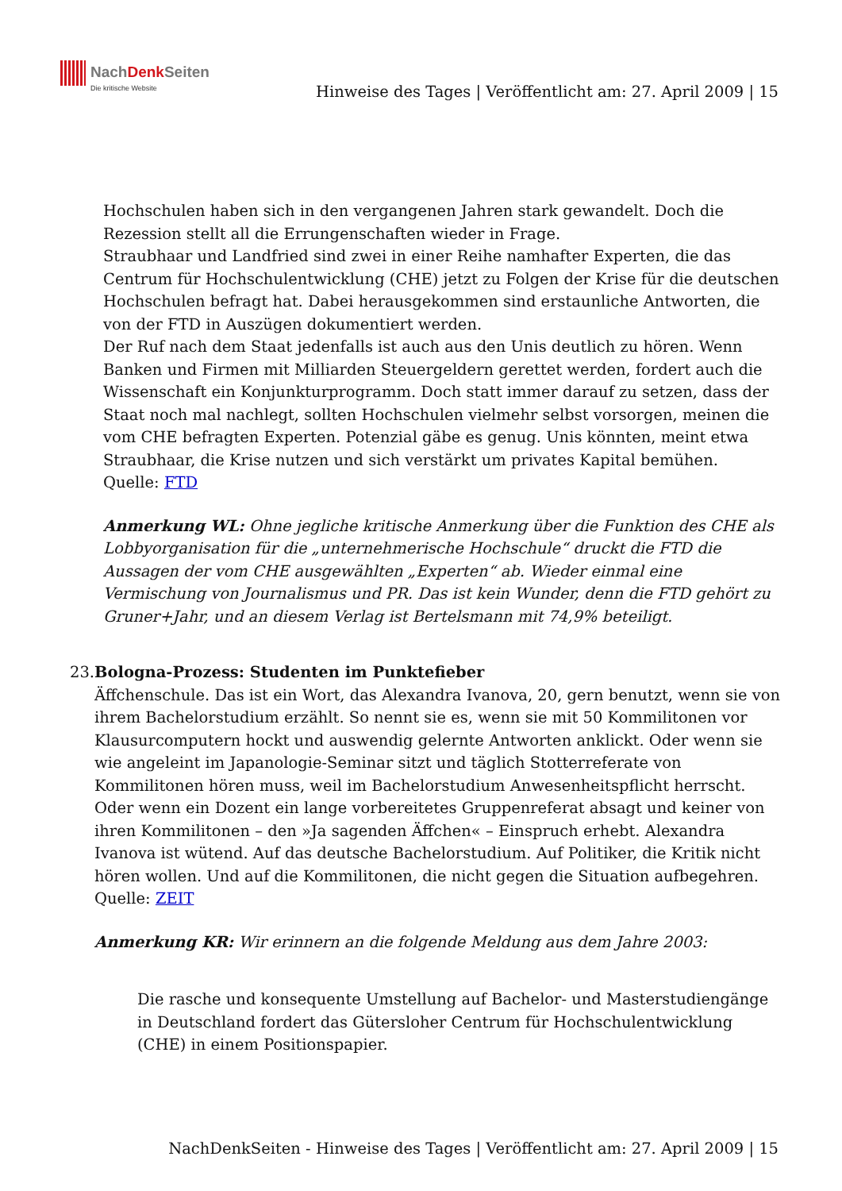NachDenk Seiten
Die kritische Website
Hinweise des Tages | Veröffentlicht am: 27. April 2009 | 15
Hochschulen haben sich in den vergangenen Jahren stark gewandelt. Doch die Rezession stellt all die Errungenschaften wieder in Frage.
Straubhaar und Landfried sind zwei in einer Reihe namhafter Experten, die das Centrum für Hochschulentwicklung (CHE) jetzt zu Folgen der Krise für die deutschen Hochschulen befragt hat. Dabei herausgekommen sind erstaunliche Antworten, die von der FTD in Auszügen dokumentiert werden.
Der Ruf nach dem Staat jedenfalls ist auch aus den Unis deutlich zu hören. Wenn Banken und Firmen mit Milliarden Steuergeldern gerettet werden, fordert auch die Wissenschaft ein Konjunkturprogramm. Doch statt immer darauf zu setzen, dass der Staat noch mal nachlegt, sollten Hochschulen vielmehr selbst vorsorgen, meinen die vom CHE befragten Experten. Potenzial gäbe es genug. Unis könnten, meint etwa Straubhaar, die Krise nutzen und sich verstärkt um privates Kapital bemühen.
Quelle: FTD
Anmerkung WL: Ohne jegliche kritische Anmerkung über die Funktion des CHE als Lobbyorganisation für die „unternehmerische Hochschule“ druckt die FTD die Aussagen der vom CHE ausgewählten „Experten“ ab. Wieder einmal eine Vermischung von Journalismus und PR. Das ist kein Wunder, denn die FTD gehört zu Gruner+Jahr, und an diesem Verlag ist Bertelsmann mit 74,9% beteiligt.
23. Bologna-Prozess: Studenten im Punktefieber
Äffchenschule. Das ist ein Wort, das Alexandra Ivanova, 20, gern benutzt, wenn sie von ihrem Bachelorstudium erzählt. So nennt sie es, wenn sie mit 50 Kommilitonen vor Klausurcomputern hockt und auswendig gelernte Antworten anklickt. Oder wenn sie wie angeleint im Japanologie-Seminar sitzt und täglich Stotterreferate von Kommilitonen hören muss, weil im Bachelorstudium Anwesenheitspflicht herrscht. Oder wenn ein Dozent ein lange vorbereitetes Gruppenreferat absagt und keiner von ihren Kommilitonen – den »Ja sagenden Äffchen« – Einspruch erhebt. Alexandra Ivanova ist wütend. Auf das deutsche Bachelorstudium. Auf Politiker, die Kritik nicht hören wollen. Und auf die Kommilitonen, die nicht gegen die Situation aufbegehren.
Quelle: ZEIT
Anmerkung KR: Wir erinnern an die folgende Meldung aus dem Jahre 2003:
Die rasche und konsequente Umstellung auf Bachelor- und Masterstudiengänge in Deutschland fordert das Gütersloher Centrum für Hochschulentwicklung (CHE) in einem Positionspapier.
NachDenkSeiten - Hinweise des Tages | Veröffentlicht am: 27. April 2009 | 15